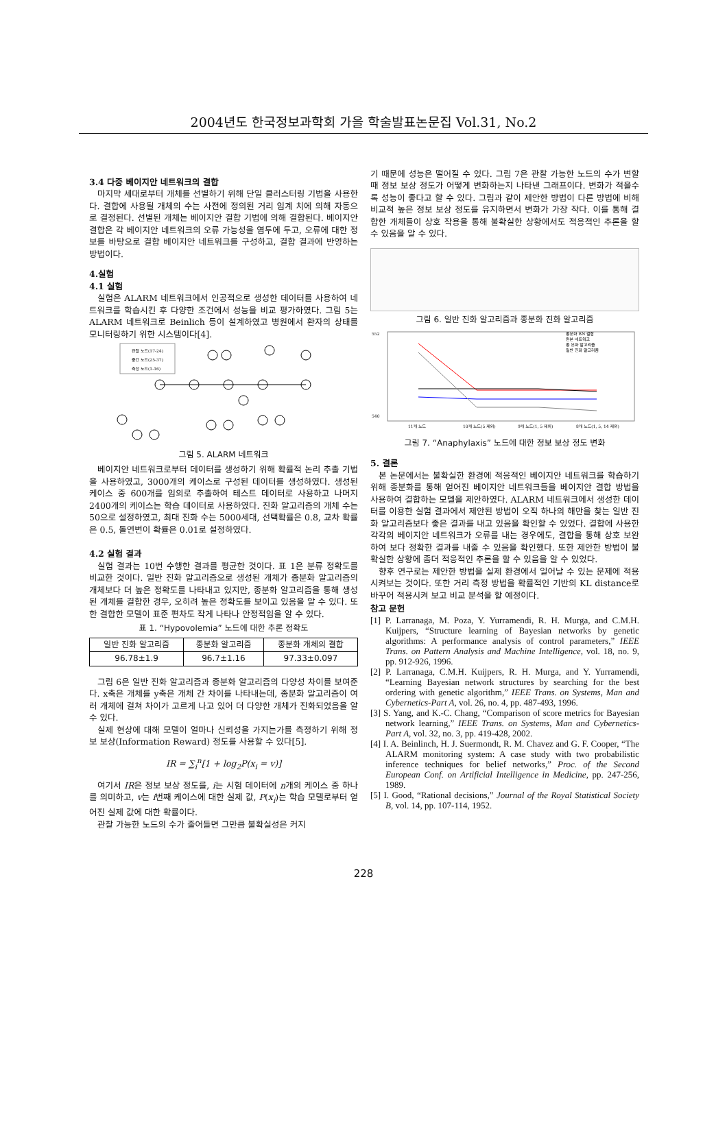2004년도 한국정보과학회 가을 학술발표논문집 Vol.31, No.2
3.4 다중 베이지안 네트워크의 결합
마지막 세대로부터 개체를 선별하기 위해 단일 클러스터링 기법을 사용한다. 결합에 사용될 개체의 수는 사전에 정의된 거리 임계 치에 의해 자동으로 결정된다. 선별된 개체는 베이지안 결합 기법에 의해 결합된다. 베이지안 결합은 각 베이지안 네트워크의 오류 가능성을 염두에 두고, 오류에 대한 정보를 바탕으로 결합 베이지안 네트워크를 구성하고, 결합 결과에 반영하는 방법이다.
4.실험
4.1 실험
실험은 ALARM 네트워크에서 인공적으로 생성한 데이터를 사용하여 네트워크를 학습시킨 후 다양한 조건에서 성능을 비교 평가하였다. 그림 5는 ALARM 네트워크로 Beinlich 등이 설계하였고 병원에서 환자의 상태를 모니터링하기 위한 시스템이다[4].
관찰 노드(17-24)
중간 노드(25-37)
측정 노드(1-16)
그림 5. ALARM 네트워크
베이지안 네트워크로부터 데이터를 생성하기 위해 확률적 논리 추출 기법을 사용하였고, 3000개의 케이스로 구성된 데이터를 생성하였다. 생성된 케이스 중 600개를 임의로 추출하여 테스트 데이터로 사용하고 나머지 2400개의 케이스는 학습 데이터로 사용하였다. 진화 알고리즘의 개체 수는 50으로 설정하였고, 최대 진화 수는 5000세대, 선택확률은 0.8, 교차 확률은 0.5, 돌연변이 확률은 0.01로 설정하였다.
4.2 실험 결과
실험 결과는 10번 수행한 결과를 평균한 것이다. 표 1은 분류 정확도를 비교한 것이다. 일반 진화 알고리즘으로 생성된 개체가 종분화 알고리즘의 개체보다 더 높은 정확도를 나타내고 있지만, 종분화 알고리즘을 통해 생성된 개체를 결합한 경우, 오히려 높은 정확도를 보이고 있음을 알 수 있다. 또한 결합한 모델이 표준 편차도 작게 나타나 안정적임을 알 수 있다.
표 1. “Hypovolemia” 노드에 대한 추론 정확도
| 일반 진화 알고리즘 | 종분화 알고리즘 | 종분화 개체의 결합 |
| --- | --- | --- |
| 96.78±1.9 | 96.7±1.16 | 97.33±0.097 |
그림 6은 일반 진화 알고리즘과 종분화 알고리즘의 다양성 차이를 보여준다. x축은 개체를 y축은 개체 간 차이를 나타내는데, 종분화 알고리즘이 여러 개체에 걸쳐 차이가 고르게 나고 있어 더 다양한 개체가 진화되었음을 알 수 있다.
실제 현상에 대해 모델이 얼마나 신뢰성을 가지는가를 측정하기 위해 정보 보상(Information Reward) 정도를 사용할 수 있다[5].
IR = ∑<sub>i</sub><sup>n</sup>[1 + log<sub>2</sub>P(x<sub>i</sub> = v)]
여기서 IR은 정보 보상 정도를, i는 시험 데이터에 n개의 케이스 중 하나를 의미하고, v는 i번째 케이스에 대한 실제 값, P(x<sub>i</sub>)는 학습 모델로부터 얻어진 실제 값에 대한 확률이다.
관찰 가능한 노드의 수가 줄어들면 그만큼 불확실성은 커지
기 때문에 성능은 떨어질 수 있다. 그림 7은 관찰 가능한 노드의 수가 변할 때 정보 보상 정도가 어떻게 변화하는지 나타낸 그래프이다. 변화가 적을수록 성능이 좋다고 할 수 있다. 그림과 같이 제안한 방법이 다른 방법에 비해 비교적 높은 정보 보상 정도를 유지하면서 변화가 가장 작다. 이를 통해 결합한 개체들이 상호 작용을 통해 불확실한 상황에서도 적응적인 추론을 할 수 있음을 알 수 있다.
그림 6. 일반 진화 알고리즘과 종분화 진화 알고리즘
552
540
종분화 BN 결합
원본 네트워크
종 분화 알고리즘
일반 진화 알고리즘
11개 노드
10개 노드(5 제외)
9개 노드(1, 5 제외)
8개 노드(1, 5, 14 제외)
그림 7. “Anaphylaxis” 노드에 대한 정보 보상 정도 변화
5. 결론
본 논문에서는 불확실한 환경에 적응적인 베이지안 네트워크를 학습하기 위해 종분화를 통해 얻어진 베이지안 네트워크들을 베이지안 결합 방법을 사용하여 결합하는 모델을 제안하였다. ALARM 네트워크에서 생성한 데이터를 이용한 실험 결과에서 제안된 방법이 오직 하나의 해만을 찾는 일반 진화 알고리즘보다 좋은 결과를 내고 있음을 확인할 수 있었다. 결합에 사용한 각각의 베이지안 네트워크가 오류를 내는 경우에도, 결합을 통해 상호 보완하여 보다 정확한 결과를 내줄 수 있음을 확인했다. 또한 제안한 방법이 불확실한 상황에 좀더 적응적인 추론을 할 수 있음을 알 수 있었다.
향후 연구로는 제안한 방법을 실제 환경에서 일어날 수 있는 문제에 적용시켜보는 것이다. 또한 거리 측정 방법을 확률적인 기반의 KL distance로 바꾸어 적용시켜 보고 비교 분석을 할 예정이다.
참고 문헌
[1] P. Larranaga, M. Poza, Y. Yurramendi, R. H. Murga, and C.M.H. Kuijpers, “Structure learning of Bayesian networks by genetic algorithms: A performance analysis of control parameters,” IEEE Trans. on Pattern Analysis and Machine Intelligence, vol. 18, no. 9, pp. 912-926, 1996.
[2] P. Larranaga, C.M.H. Kuijpers, R. H. Murga, and Y. Yurramendi, “Learning Bayesian network structures by searching for the best ordering with genetic algorithm,” IEEE Trans. on Systems, Man and Cybernetics-Part A, vol. 26, no. 4, pp. 487-493, 1996.
[3] S. Yang, and K.-C. Chang, “Comparison of score metrics for Bayesian network learning,” IEEE Trans. on Systems, Man and Cybernetics-Part A, vol. 32, no. 3, pp. 419-428, 2002.
[4] I. A. Beinlinch, H. J. Suermondt, R. M. Chavez and G. F. Cooper, “The ALARM monitoring system: A case study with two probabilistic inference techniques for belief networks,” Proc. of the Second European Conf. on Artificial Intelligence in Medicine, pp. 247-256, 1989.
[5] I. Good, “Rational decisions,” Journal of the Royal Statistical Society B, vol. 14, pp. 107-114, 1952.
228